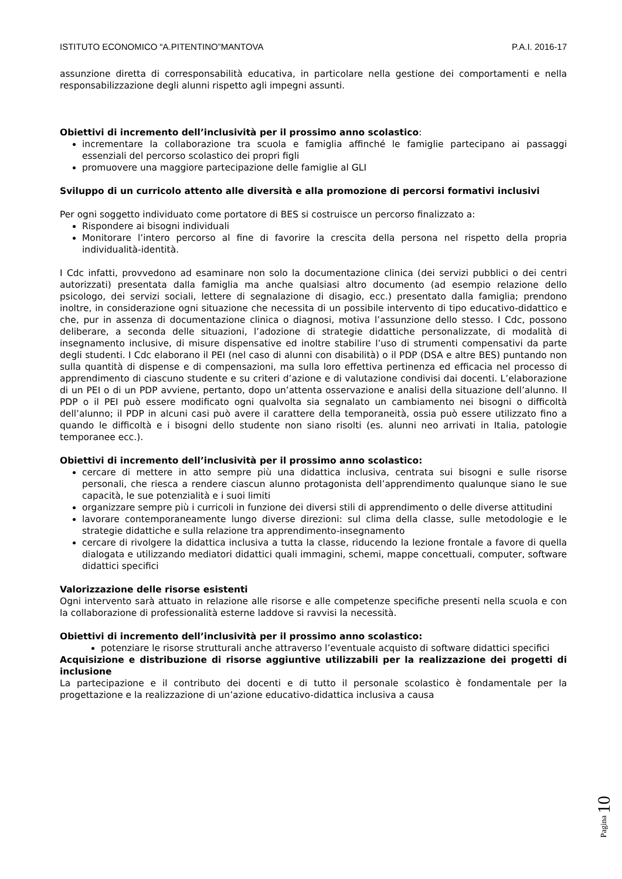ISTITUTO ECONOMICO “A.PITENTINO”MANTOVA P.A.I. 2016-17
assunzione diretta di corresponsabilità educativa, in particolare nella gestione dei comportamenti e nella responsabilizzazione degli alunni rispetto agli impegni assunti.
Obiettivi di incremento dell’inclusività per il prossimo anno scolastico:
incrementare la collaborazione tra scuola e famiglia affinché le famiglie partecipano ai passaggi essenziali del percorso scolastico dei propri figli
promuovere una maggiore partecipazione delle famiglie al GLI
Sviluppo di un curricolo attento alle diversità e alla promozione di percorsi formativi inclusivi
Per ogni soggetto individuato come portatore di BES si costruisce un percorso finalizzato a:
Rispondere ai bisogni individuali
Monitorare l’intero percorso al fine di favorire la crescita della persona nel rispetto della propria individualità-identità.
I Cdc infatti, provvedono ad esaminare non solo la documentazione clinica (dei servizi pubblici o dei centri autorizzati) presentata dalla famiglia ma anche qualsiasi altro documento (ad esempio relazione dello psicologo, dei servizi sociali, lettere di segnalazione di disagio, ecc.) presentato dalla famiglia; prendono inoltre, in considerazione ogni situazione che necessita di un possibile intervento di tipo educativo-didattico e che, pur in assenza di documentazione clinica o diagnosi, motiva l’assunzione dello stesso. I Cdc, possono deliberare, a seconda delle situazioni, l’adozione di strategie didattiche personalizzate, di modalità di insegnamento inclusive, di misure dispensative ed inoltre stabilire l’uso di strumenti compensativi da parte degli studenti. I Cdc elaborano il PEI (nel caso di alunni con disabilità) o il PDP (DSA e altre BES) puntando non sulla quantità di dispense e di compensazioni, ma sulla loro effettiva pertinenza ed efficacia nel processo di apprendimento di ciascuno studente e su criteri d’azione e di valutazione condivisi dai docenti. L’elaborazione di un PEI o di un PDP avviene, pertanto, dopo un’attenta osservazione e analisi della situazione dell’alunno. Il PDP o il PEI può essere modificato ogni qualvolta sia segnalato un cambiamento nei bisogni o difficoltà dell’alunno; il PDP in alcuni casi può avere il carattere della temporaneità, ossia può essere utilizzato fino a quando le difficoltà e i bisogni dello studente non siano risolti (es. alunni neo arrivati in Italia, patologie temporanee ecc.).
Obiettivi di incremento dell’inclusività per il prossimo anno scolastico:
cercare di mettere in atto sempre più una didattica inclusiva, centrata sui bisogni e sulle risorse personali, che riesca a rendere ciascun alunno protagonista dell’apprendimento qualunque siano le sue capacità, le sue potenzialità e i suoi limiti
organizzare sempre più i curricoli in funzione dei diversi stili di apprendimento o delle diverse attitudini
lavorare contemporaneamente lungo diverse direzioni: sul clima della classe, sulle metodologie e le strategie didattiche e sulla relazione tra apprendimento-insegnamento
cercare di rivolgere la didattica inclusiva a tutta la classe, riducendo la lezione frontale a favore di quella dialogata e utilizzando mediatori didattici quali immagini, schemi, mappe concettuali, computer, software didattici specifici
Valorizzazione delle risorse esistenti
Ogni intervento sarà attuato in relazione alle risorse e alle competenze specifiche presenti nella scuola e con la collaborazione di professionalità esterne laddove si ravvisi la necessità.
Obiettivi di incremento dell’inclusività per il prossimo anno scolastico:
potenziare le risorse strutturali anche attraverso l’eventuale acquisto di software didattici specifici
Acquisizione e distribuzione di risorse aggiuntive utilizzabili per la realizzazione dei progetti di inclusione
La partecipazione e il contributo dei docenti e di tutto il personale scolastico è fondamentale per la progettazione e la realizzazione di un’azione educativo-didattica inclusiva a causa
Pagina 10